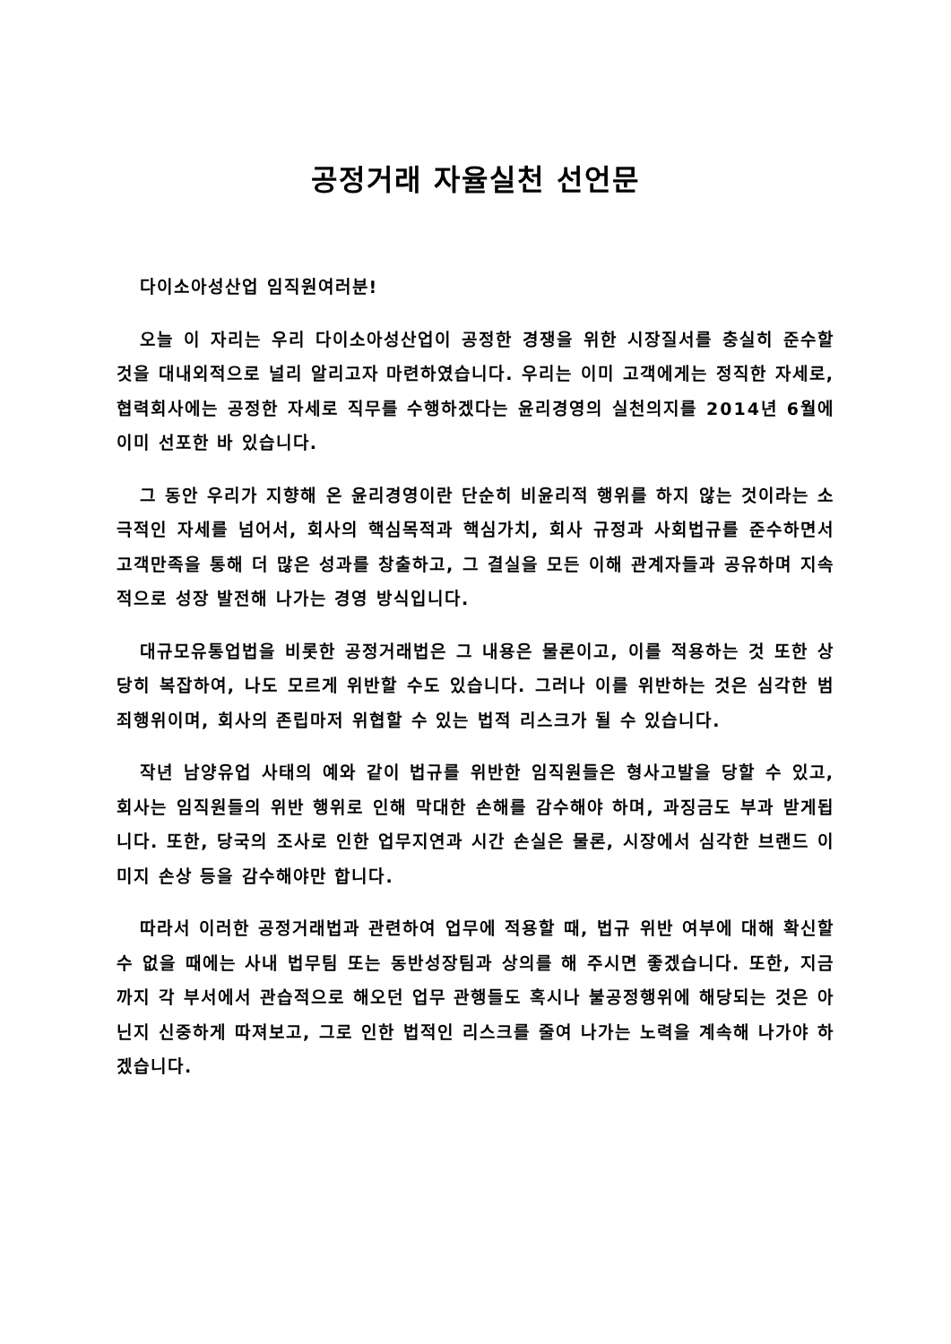공정거래 자율실천 선언문
다이소아성산업 임직원여러분!
오늘 이 자리는 우리 다이소아성산업이 공정한 경쟁을 위한 시장질서를 충실히 준수할 것을 대내외적으로 널리 알리고자 마련하였습니다. 우리는 이미 고객에게는 정직한 자세로, 협력회사에는 공정한 자세로 직무를 수행하겠다는 윤리경영의 실천의지를 2014년 6월에 이미 선포한 바 있습니다.
그 동안 우리가 지향해 온 윤리경영이란 단순히 비윤리적 행위를 하지 않는 것이라는 소극적인 자세를 넘어서, 회사의 핵심목적과 핵심가치, 회사 규정과 사회법규를 준수하면서 고객만족을 통해 더 많은 성과를 창출하고, 그 결실을 모든 이해 관계자들과 공유하며 지속적으로 성장 발전해 나가는 경영 방식입니다.
대규모유통업법을 비롯한 공정거래법은 그 내용은 물론이고, 이를 적용하는 것 또한 상당히 복잡하여, 나도 모르게 위반할 수도 있습니다. 그러나 이를 위반하는 것은 심각한 범죄행위이며, 회사의 존립마저 위협할 수 있는 법적 리스크가 될 수 있습니다.
작년 남양유업 사태의 예와 같이 법규를 위반한 임직원들은 형사고발을 당할 수 있고, 회사는 임직원들의 위반 행위로 인해 막대한 손해를 감수해야 하며, 과징금도 부과 받게됩니다. 또한, 당국의 조사로 인한 업무지연과 시간 손실은 물론, 시장에서 심각한 브랜드 이미지 손상 등을 감수해야만 합니다.
따라서 이러한 공정거래법과 관련하여 업무에 적용할 때, 법규 위반 여부에 대해 확신할 수 없을 때에는 사내 법무팀 또는 동반성장팀과 상의를 해 주시면 좋겠습니다. 또한, 지금까지 각 부서에서 관습적으로 해오던 업무 관행들도 혹시나 불공정행위에 해당되는 것은 아닌지 신중하게 따져보고, 그로 인한 법적인 리스크를 줄여 나가는 노력을 계속해 나가야 하겠습니다.